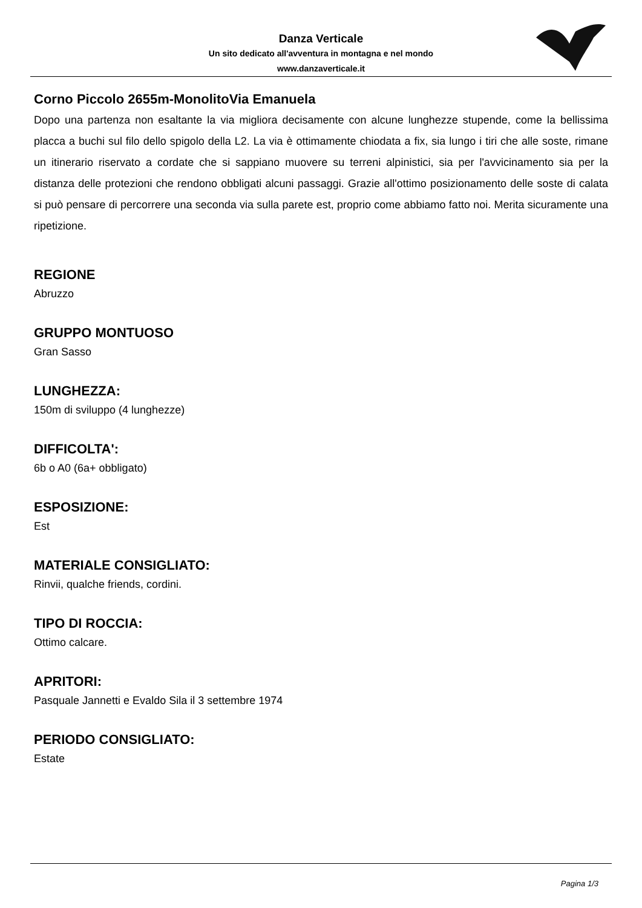Danza Verticale
Un sito dedicato all'avventura in montagna e nel mondo
www.danzaverticale.it
Corno Piccolo 2655m-MonolitoVia Emanuela
Dopo una partenza non esaltante la via migliora decisamente con alcune lunghezze stupende, come la bellissima placca a buchi sul filo dello spigolo della L2. La via è ottimamente chiodata a fix, sia lungo i tiri che alle soste, rimane un itinerario riservato a cordate che si sappiano muovere su terreni alpinistici, sia per l'avvicinamento sia per la distanza delle protezioni che rendono obbligati alcuni passaggi. Grazie all'ottimo posizionamento delle soste di calata si può pensare di percorrere una seconda via sulla parete est, proprio come abbiamo fatto noi. Merita sicuramente una ripetizione.
REGIONE
Abruzzo
GRUPPO MONTUOSO
Gran Sasso
LUNGHEZZA:
150m di sviluppo (4 lunghezze)
DIFFICOLTA':
6b o A0 (6a+ obbligato)
ESPOSIZIONE:
Est
MATERIALE CONSIGLIATO:
Rinvii, qualche friends, cordini.
TIPO DI ROCCIA:
Ottimo calcare.
APRITORI:
Pasquale Jannetti e Evaldo Sila il 3 settembre 1974
PERIODO CONSIGLIATO:
Estate
Pagina 1/3